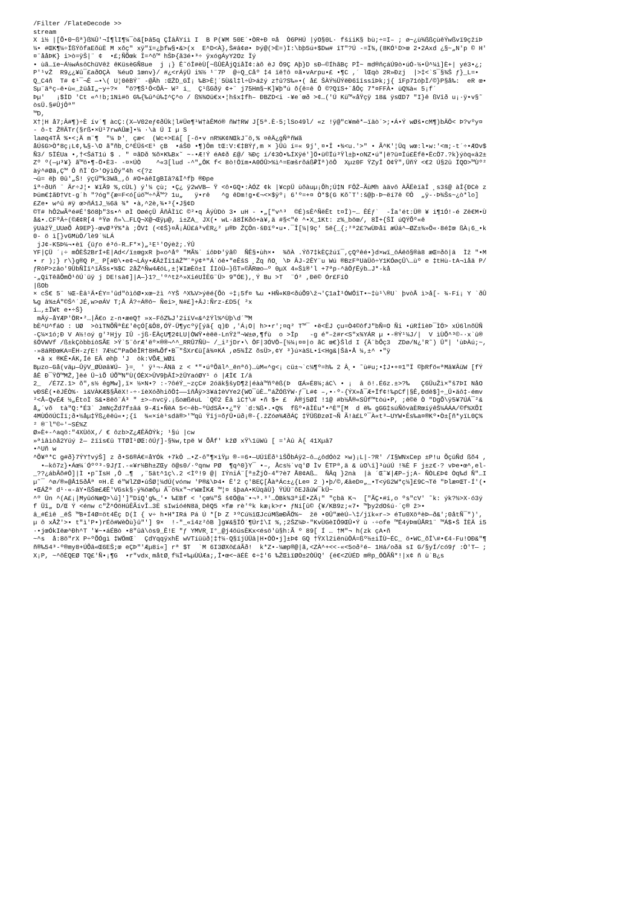/Filter /FlateDecode >>
stream
X ì½ |[Õ•0~ßª}ß%Û'¬Í¶lI¶¼¯ò&[Þâ5q ÇÎâÄYíì I  B P(¥M 50E´•ÒR+Ð ¤å  Ò6PHÚ |ýO§0L· fšiiK§ bù;÷=I– ; ø~¿ù¾ßßçùêÝwßvï9çžíÞ
¼• #ŒK¶¼÷ÏßÝôfaEõûÈ M xõç" xÿ"ï=¿þfw§•&>(x  E^D<À},Š#â¢ø• Þý@(>È=)Ì:\bþ5ú+$Dw# îT"?Ú -=Ï¾,(8KÓ¹D>œ 2•2Axd ¿§~„N'p © H'
¤¨ååÞK} i>ò=ÿŠ|¨ ¢  •£;ÑÕœk Î=^ô™ hŠÞ{ã3é•³÷ ÿxógÁyY2Oz Ïý
• ùã…ïe~Á½wÁsôChüVêž êKüsèGÑ8ue  j ¡} Ê˜óÎ#èÙ[~ßÛÈÅjQíåÏ¢:àõ èJ Ö9Ç Aþ}D sÐ—©ÍhãBç PÎ~ md®ñçáÚ9ò•úÓ-½•Ü^¼ì]È+| yé3•¿;
P'¹vŽ  R9¿¿¥û¯£aðOÇÀ  ¾éuO 1œnv}/ #¿<rÁÿÜ i%½ ¹¨7P  @÷Q_Cåº ‡4 ïë†ô ¤ã•vArpu•£ •¶C ,´ lŒqò 2R»Ðzj  |>‡<`S¯§¾Š ƒ}_L=•
Q_C4ñ  T# ¢¹¯¬Ê —•\( U¦0êBÝ¨ -@Ãh :ŒŽD_GÏ¡ ‰B>È¦´5Ù&l‡l÷Ú>ážý z†û?S‰»•( å£ ŠÀÝ½ÜÝëÐ6îîssîÞk;j{ îFp71óþÌ/©}P§å‰:  eR œ•
Sµ¨äªç–ë•ù«_žüåI„~y÷?×  ″ö?¶Š¹Ô<ÖÂ~ W² í_  Ç¹ßGðÿ ¢+¨ j75Hm§~K]¥þ"ú õ{ê=ê Ô ©?QïS+¨åÔç 7*¤FFÀ• ùQ%à« 5¡f´
Þµ'   ¡$ÌD 'Ct «^!b;1Nì#ö G‰{‰û^û‰‡^Ç^o / ß%¾Oü€x•¦hšx‡fh– ÐBZD<i -¥e´œð >¢…('Ú Kü™«åŸçÿ 18& ÿsŒD7 "I}ê ßVîð u¡·ÿ•v§˜
òsÜ.§#ÛjÔª″
™D,
X†¦H å7;Â#¶)÷È ív´¶ àcÇ:(X—V02eƒ¢ðÜk¦l#Üe¶¹W†àÊMó® ñW†RW J[5ª.È·5;lSo49l/ «z !ÿ@"c¥mê*—ïäò´>;•Á•Ý wØš•cM¶)bÄÖ< Þ?vºy¤
- ô-t Ž®ÄTr(§rß•×Ù¹7rwAÛæ]•¼ ·\à Ú I µ S
laøq4TÃ %•<;Ä m¨¶  ″¼ Þ'¸ çæ<  (Wc+>Eá[ [-ö•v nR%K¢NŒkJ˜ö,% ¤êÄ¿gÑªñWã
åÚšG>Ò*8ç¡L¢,‰§-\O ã"ñb¸C^ÉÜš<E¹ çB  •áŠ0 •¶)Ôm tŒ:V:€‡BÝƒ,m × }Ûû í=« 9j'¸¤•Î •¾<u.'>" • Ã^K'¦Üq wœ:l•w:'<m;-t´÷•ÆOv$
Ñ3/ 5ÏÉUa •,†<ŠáT1ú $ . " ¤ãDð %õ×K‰Bx˜ ~-•Æ!Ý éA¢ð £@/ ¾Ðç í/¢3Ò•‰ÍXÿé']Ö•ü©Ïú³Ÿl±þ•oNZ•ú"|ë?ü¤Îú£Ëfë•ËcÖ7.?k}ýòq«â2±
Zº º(—µ³¥} ã™ö•¶-Ö•È3- -¤×ÚÒ    ^«3[lud -^"„ÔK f< 8ò!Ôïm•A0ÓÛ>%ì^=Eœšrõáß₽Ïª)öÔ  Xµz0F ŸZyÎ Ò¢Ÿ",ÜñÝ <€2 Ú§2û ÏQO>™Ùº²
àý^#Øä,Ç™ Ô ñÏ`Ó>'OÿìÖý″4h <{?z
¬ü= ëþ 0û'„Š! ÿçÚ™k3Wã_,ô #O+áêIgBIâ?&Ï^fþ ®Ðpe
îª÷ðUñ ¨ Är÷J¦• ¥ïÃ9 %,cÙL) ý'¼ çù; •Ç¿ ÿ2wVB— Ÿ <ô•GQ•:ÀÓZ ¢k |¥cpÜ ùõàuµ¡Õh;Ú‡N FÔŽ–ÃùMh àävô ÀÃËèïàÎ ¸s3š@ àÎ{ÐCè z
Þüm€‡ãÐ†Vt-g´h "?óg"{æ=F<ó[úö™÷^Ã™? 1u„   ÿ•rê   ^g êDm!g•€¬<×$ÿº¡ 6'º=+¤ Ò*$(G Kõ˜T':š@þ·Þ~ëí7ê ©Ô  „ÿ-·Þ¾Šs~¿ò*lo]
£Ze• w^û #ÿ œ>ñÁ1J_½6ä ¾* •à,^2è,¾•³{•J§¢D
©T# hÔ2wÃªé#É'$ö8þ"3s•^ øÌ OøéçÜ ÂñÂÌïC ©²•q ÂýÙDò 3• uH - •„["v^³  ©É)sÊ^ÑëËt t¤Î)~… ÊÉƒ`  -Îa'ét:Ü® ¥ i¶1Ó!-é Zê€M•Ù
å&•.CFºÄ÷(©Æ¢R[4 ªŸø ñ»\…FLQ¬X@¬Œÿµ@, i±ZA_ JX(• wL·â8ÍKðó+à¥,ä #§<″é ^•X_1Kt: z%_böœ/, 8Ï+{ŠÏ úQÝÕº«ê
ÿUàžŸ_UUøÕ À9EP}-œvØ³Ý%*à ;ÔV‡ (<¢Š}¤Ã¡ÂÜ£á³vÈR¿² µ®Þ ŽÇÔn·šÐïº•u•.¯Î[¼|9ç' 5ë{_{;²ª2£?wÙÞåï æÚá^—ØZ±¾»Ö«·8é‡œ ßÀ¡6_•k
0- ö ì[}vGMùÖ/lè9´¼LÁ
 jJ¢-K5Þ¼¬•èï {üƒo é³ó-R…F*×)„¹E¹'Oýèž;.ÝÛ
YF|ÇÜ ´¡÷ mÔÈŠ2BrÍ+È|Ad</ï±œgxR þ«o^åº ″MÃ¾` íôÞÞ'ÿã©  ÑÊ§•ùh×•  ¾õÀ .Ýõ7‡kÈÇžúï¯,çQºêé•}d×wï_öÁëö§®à8 æŒ=ðö|ä  Ìž "•M
• r );} r\}g®Q P_ P[#Ð\•e¢¬LÁy•ÆÄžÏî1áŽ™¨ªÿ¢ª"Á´óê•″eÊšS ¸Žq ñO¸ \Þ ÂJ-2ÊY¨u Wú ®BzFªUàÜô÷Y1KÓøçÛ\…ùº e ‡tHù-tA¬ìåä P/
ƒRòP>zâo'9ÜbÑÌï^ïÃSs•%$C 2åŽ^Ñw4ÆóL,±¦¥IæÈö±I ÍIòÙ—}ßT»©ÃRœo—º 0µX 4»Šì®'l +7ªp-^âÖƒËýb…J*-kå
-„QiTêãÕmÔ¹ôÚ`üÿ j DE!sà¢]|A—}1?_'º^tž^»XiéUÎÊG¨Ü> 9″ÓE),¸Ý Bu >T  ¨Ó² ,Ðë© Ór£FíÒ
|ßOb
× cŠ€ 5¨ ½Œ-Èâ¹Ä•ÉY='ûd"òìôØ•xœ~žì ^YŠ ^X‰V>ýëé{Õò ÷‡¡5f¤ ‰u •HÑ«K0<ðúÕ9\ž¬'Ç1aÌ¹ÓWÔîT•~‡ù¹\®U` þvòÅ ì>å[- ¾-Fí¡ Y `ðÛ
‰g â%±Á″©Š^´JÉ,w>øÁV T;Å Â?÷Á®ô~ Ñei>¸N#£]+ÄJ:Ñrz-£D5( ²x
í…,±ÏWt e•÷Š}
 mÂý–åYÆP'ÖR•²…|Ã€o z-n•æeQ† »x–FôZ‰J'2iíV«&^žÝl%^Ùþ\d´™M
bÈ^U^fáO : UØ  >òìTNÕÑªÈ£'ëçÓ[&Ô8,ÓŸ-Ü¶ycºÿ[ýä{ q)Ð ,'Á¡O| h>•r';¤q² T™¯ •ë<ËJ çu=Ò4©ôfJ"bÑ=O Ñi •úRÍîèÞ¯ÌÖ> xÚ6lnõÜÑ
-Ç¼×1ó;Ð V A½!oý g'³Hjy IÛ -jß·ËÄçU¶2¢LU|ÒWŸ•èëë-LnŸž"¬W±ø,¶fù  o >Îp   -g é"–ž#r<S"x¾YÁR µ •-®Ý¹¼J/|  V ìÙÕ^³©-·x`û®
šÖVWVf /ß±kÇòbbíòSÃE >Ý`5¨ôrÆ'ëº×®®¬^^_RRÛ7ÑÙ~ /_i²jDr•\ ÖF|3ÓVÖ–[½¼¡¤¤|o ãC œ€}Šld I {Ä¨bÕç3  ZDø/N¿'R˜) Û"| 'ùÞÀú;~,
·»8áRÐœKA=ËH-zƒE! 7Æ½C″PaÖêÎR†8H‰Õf•B¯″ŠXr€ü[â¾¤KÁ ,ø5¾ÎZ õsÜ>,¢Y ³}ú×àSL•î<Hg&|Šâ•Å ¼,±^ •"ÿ
 •â x ®KÊ•ÁK,Íé EÂ øhþ 'J  òk:VÕÆ_WØí
Bµzo–Gå(väµ—ÛÿV_ØÙøâ¥Ú– }=¸ ' ÿ¹¬-ÂNä z < *"•úºÕäl^_ënªô)…ùM«^g<¡ cü±¬`c¼¶º=h‰ 2 Â¸• ˜ù#u;•‡J•+¤1"Ï ©þRfö«ªMä¥ÂüW [fÝ
åÊ Ð¯ŸÖ™MŽ,]ëé Ü~ìÕ ÚÕ™N"Ù(ÓÈX>ÛV9þÂÍ>žÜYaóØY¹ ó |ÆÏ€ I/â
2_  /É7Z.1> õ",s½ êgMw],ï× ½×N•? :-?ôéÝ_~zçC# 2óäk§šyD¶ž|éàà™ñºëß(Þ  ŒÁ»É8¼;áC\ • ¡  â ö!.É6z.±>?‰   Ç6ÜuŽì×"š7ÞI NåO
vÐSÊ(•ëJËÒ%· ì&VÀKÆ$§ÃëX!-÷·ïèXóðhiõÖ‡——îñÅÿ>3¥á‡èVYe2{WO¯ûÈ…"áŽÓßÝW·ƒ¯L#¢ –,•·º-{ÝX»å¯Æ+Ïf¢!‰pCf|§Ê,Ðdê$]÷_Ü•äô‡-émv
²<Å–QvÉÆ ½„ÊtoÌ S&•8ëö¨Á³ ″ ±>–nvcÿ.¡ßoæßéuL `Q©2 Êâ iC†\# •ñ $+ £  À®j5ØÍ !1@ #b½Å®«SÛf™tòú•P, ;ê©ë Ò ″DgÕ\ÿ5¥7ÚÁ¯²&
å„´võ  tà″Q:*É3` JmNçŽd7f±âá 9-Æí•ÑëA 5<~êb–ºÙdSÄ••¿"Ÿ `d:%ß•.•Q%  fßº•äÎÈu*•^È″[M  d ë‰ gGG‡súÑôvàÈRœíýêŠ¼ÁÁA/©f%XÕI
4MÙÓöÚCÏï;ð•½åµ‡Ÿß¿ëëû«•;{î  ¾«×íè¹sdä®>'™qû Ÿîj=õƒÛ•üð¡®-{.žZóø¾ÆðÁÇ ‡ŸÜßÐzøI¬Ñ Ã!à£Lº¯À«t³—UYW•Ês‰a¤®Kº•Ò±[ñ*yïL0Ç%
² ®¨l"©÷'~SÉ%Z
Ø»È+-^aqö:"4XÙôX,/ € ôzb>Z¿ÆÊÄÒÝk; ¹§ú |cw
»ªìâìòã2Yüý ž— žïîs€ü TTØÌ¹ØŒ:ôÚƒ]-§¾w,tpë W ÕÅf' kžØ xŸ\1üWû [ ='Àû À{ 41Xµâ7
•^Uñ w
^Õ¥ª*C g#ð}7ÝY†výŠ] z ð•S6®Á€=åYÓk +7kÔ …•Z-ô″¶×ìŸµ ®-=6•—UÚîËð¹ìŠÕbÁÿ2–ô…¿ôdÓò2 ×w)¡L|-?R' /I§WNxCep ±P!u ÕçüÑd ßõ4 ,
  •—kô7z}•Áœ¼´Óºº³-9JƒI.-«¥r½Bh±ZŒy ö@s0/·ºqnw PØ  ¶q^0}Y¯ •–, Åcs½`vq'Ø Ìv ËTPª,ä & ùO\î]³ùúÚ !¾È F j±z€·? vÞe•œ^,el-
_??¿ábÂõ#Ô]|Ì •p˜ÏsH ,Ô …¶  ,¨5ät^1ç\.2 <Ìº!9 @| IÝniÁ¨[ª±ŽjÒ-4″?è7 Å8¢Aß…  ÑÂq }2nà  |à ´Œ˜¥|ÆP–j;A- ÑÒL£Þ¢ Òq‰d Ñ"…I
µ˜¯ ^ø/®»@Å15ðÅª ¤H.Ê é″WlZØ•ûŠØ¦¼dÚ(vónw 'P®&\Þ4• Ë'2 ç'BEÇ[ÅàªÁc±¿{Le¤ 2 )•þ/©,ÆâeD¤„_•T<ýG2W*ç¼]£9C¬Të ″Þlæ¤ŒT-Í'(•
•ŒÁŽª d¹·«-âY•ßŠœ£ÆÊ'VGsk§·ý¾öæõµ Ä¯ö¾x"¬rWæÎKÆ ™¦¤ šþaA•KÙqâÙ} ŸÚÙ¨õEJãûW¯kÜ~
^º Ún ^(A£¡|MyûóNæQ>\û]']″DiQ'g‰_'• ‰EBf < 'çœ¼″Š š¢Ö@a¨•¬³.³'…ÖBk¾3ªiË•ZÄ¡" "çbä K¬  [″ÃÇ•#í,o ºs"cV' ˜k: ýk?½>X·ó3ý
f Üî„ D/Œ Ý <énw c″Ž^ÓöHûÊÃívÎ…3È sIwióéN8ä¸DêQ5 ×fæ rè'ºk kæ¡k>r• ƒNí[û© {¥/KB9z;«7• ™þy2dOšú·´ç® ž>•
â_#Éìê _ëŠ ™B+Í4Ø=öt4Ëç D(Ì { v÷ h•H*IRá Pá Ú *[Þ Z ³ºCú½ïŒJcúMßœÐÃÖ%~  žë •0Û"æèÚ–\‡/jïk«r–> éTu0XöªèÞ—ð&';0åtÑ¯")',
µ ô xÅŽ'>• t"ì'P•)rÉô#WèÒù}û"'] 9×  !-″_«î4z²ôB ]g¥&§ÏÔ´¶Úr‡\I %,;2ŠZ¼Þ-″KvÙGèIÔ9ŒÛ•Ý ù ·÷ofe ™É4ýÞmÛÅR1¨ ™Á$•Š ÎÈÄ i5
·•jœÓkIëæ^Ðh^T '¥~•áÉBò •8"ûâ\òs9_Ê!E ″ƒ YMVR¸I°_@j4öüsÈKx<ésö'ü§h:Ã º 89[ Í … †M"¬ h(zk çA•ñ
~^s  å:8ö″rX P÷ºÕÓgì ‡WÖmŒ`  ÇdYqqÿxhË wVTíüüð¦‡†¼·Q§ïjÚÜâ|H•ÓÒ•j]±Þ¢ GQ †ŸXl2iënûÖÁ=ßº½±iÏÙ~ÉC_ ö•WC_õÎ\#•€4-Fu!OÐ&"¶
ñ®‰54³-º®my8+ÚÕâ«Œ6EŠ;œ eÇÞ″'Æµ8i«] rª $T  `M 6I3ØXö£áÃð!  k*Z•-¼æp®@|ã,<ZÀ^+<<-«<5oð²é– 1Há/oðä sI G/§yÍ/có9ƒ :Ò'T— ;
X¡P, ~^õÈQEØ TQ£'Ñ•¡¶G  •r"vdx¸måtØ¸f¼Î+‰µÙÚÆa;,Î•œ<~äÉÈ ¢÷‡'6 ‰ŽŒìïØÒ±2ÒÜQ' {é€<ZÙÉD m®p_ÔÔÃÑ*!|x¢ ñ ù`B¿s